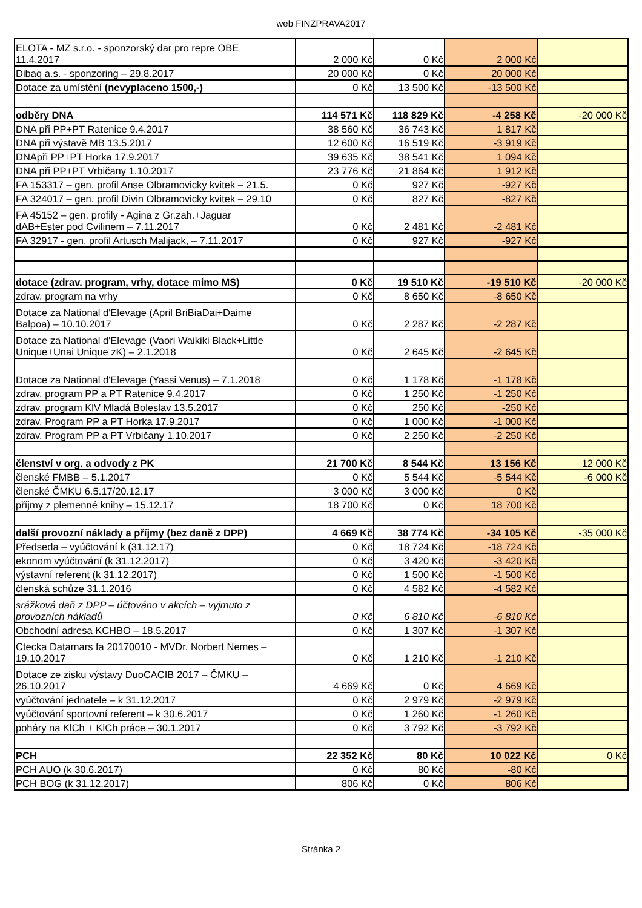web FINZPRAVA2017
| ELOTA - MZ s.r.o. - sponzorský dar pro repre OBE 11.4.2017 | 2 000 Kč | 0 Kč | 2 000 Kč | |
| Dibaq a.s. - sponzoring – 29.8.2017 | 20 000 Kč | 0 Kč | 20 000 Kč | |
| Dotace za umístění (nevyplaceno 1500,-) | 0 Kč | 13 500 Kč | -13 500 Kč | |
| odběry DNA | 114 571 Kč | 118 829 Kč | -4 258 Kč | -20 000 Kč |
| DNA při PP+PT Ratenice 9.4.2017 | 38 560 Kč | 36 743 Kč | 1 817 Kč | |
| DNA při výstavě MB 13.5.2017 | 12 600 Kč | 16 519 Kč | -3 919 Kč | |
| DNApři PP+PT Horka 17.9.2017 | 39 635 Kč | 38 541 Kč | 1 094 Kč | |
| DNA při PP+PT Vrbičany 1.10.2017 | 23 776 Kč | 21 864 Kč | 1 912 Kč | |
| FA 153317 – gen. profil Anse Olbramovicky kvitek – 21.5. | 0 Kč | 927 Kč | -927 Kč | |
| FA 324017 – gen. profil Divin Olbramovicky kvitek – 29.10 | 0 Kč | 827 Kč | -827 Kč | |
| FA 45152 – gen. profily - Agina z Gr.zah.+Jaguar dAB+Ester pod Cvilinem – 7.11.2017 | 0 Kč | 2 481 Kč | -2 481 Kč | |
| FA 32917 - gen. profil Artusch Malijack, – 7.11.2017 | 0 Kč | 927 Kč | -927 Kč | |
| dotace (zdrav. program, vrhy, dotace mimo MS) | 0 Kč | 19 510 Kč | -19 510 Kč | -20 000 Kč |
| zdrav. program na vrhy | 0 Kč | 8 650 Kč | -8 650 Kč | |
| Dotace za National d'Elevage (April BriBiaDai+Daime Balpoa) – 10.10.2017 | 0 Kč | 2 287 Kč | -2 287 Kč | |
| Dotace za National d'Elevage (Vaori Waikiki Black+Little Unique+Unai Unique zK) – 2.1.2018 | 0 Kč | 2 645 Kč | -2 645 Kč | |
| Dotace za National d'Elevage (Yassi Venus) – 7.1.2018 | 0 Kč | 1 178 Kč | -1 178 Kč | |
| zdrav. program PP a PT Ratenice 9.4.2017 | 0 Kč | 1 250 Kč | -1 250 Kč | |
| zdrav. program KlV Mladá Boleslav 13.5.2017 | 0 Kč | 250 Kč | -250 Kč | |
| zdrav. Program PP a PT Horka 17.9.2017 | 0 Kč | 1 000 Kč | -1 000 Kč | |
| zdrav. Program PP a PT Vrbičany 1.10.2017 | 0 Kč | 2 250 Kč | -2 250 Kč | |
| členství v org. a odvody z PK | 21 700 Kč | 8 544 Kč | 13 156 Kč | 12 000 Kč |
| členské FMBB – 5.1.2017 | 0 Kč | 5 544 Kč | -5 544 Kč | -6 000 Kč |
| členské ČMKU 6.5.17/20.12.17 | 3 000 Kč | 3 000 Kč | 0 Kč | |
| příjmy z plemenné knihy – 15.12.17 | 18 700 Kč | 0 Kč | 18 700 Kč | |
| další provozní náklady a příjmy (bez daně z DPP) | 4 669 Kč | 38 774 Kč | -34 105 Kč | -35 000 Kč |
| Předseda – vyúčtování k (31.12.17) | 0 Kč | 18 724 Kč | -18 724 Kč | |
| ekonom vyúčtování (k 31.12.2017) | 0 Kč | 3 420 Kč | -3 420 Kč | |
| výstavní referent (k 31.12.2017) | 0 Kč | 1 500 Kč | -1 500 Kč | |
| členská schůze 31.1.2016 | 0 Kč | 4 582 Kč | -4 582 Kč | |
| srážková daň z DPP – účtováno v akcích – vyjmuto z provozních nákladů | 0 Kč | 6 810 Kč | -6 810 Kč | |
| Obchodní adresa KCHBO – 18.5.2017 | 0 Kč | 1 307 Kč | -1 307 Kč | |
| Ctecka Datamars fa 20170010 - MVDr. Norbert Nemes – 19.10.2017 | 0 Kč | 1 210 Kč | -1 210 Kč | |
| Dotace ze zisku výstavy DuoCACIB 2017 – ČMKU – 26.10.2017 | 4 669 Kč | 0 Kč | 4 669 Kč | |
| vyúčtování jednatele – k 31.12.2017 | 0 Kč | 2 979 Kč | -2 979 Kč | |
| vyúčtování sportovní referent – k 30.6.2017 | 0 Kč | 1 260 Kč | -1 260 Kč | |
| poháry na KlCh + KlCh práce – 30.1.2017 | 0 Kč | 3 792 Kč | -3 792 Kč | |
| PCH | 22 352 Kč | 80 Kč | 10 022 Kč | 0 Kč |
| PCH AUO (k 30.6.2017) | 0 Kč | 80 Kč | -80 Kč | |
| PCH BOG (k 31.12.2017) | 806 Kč | 0 Kč | 806 Kč | |
Stránka 2